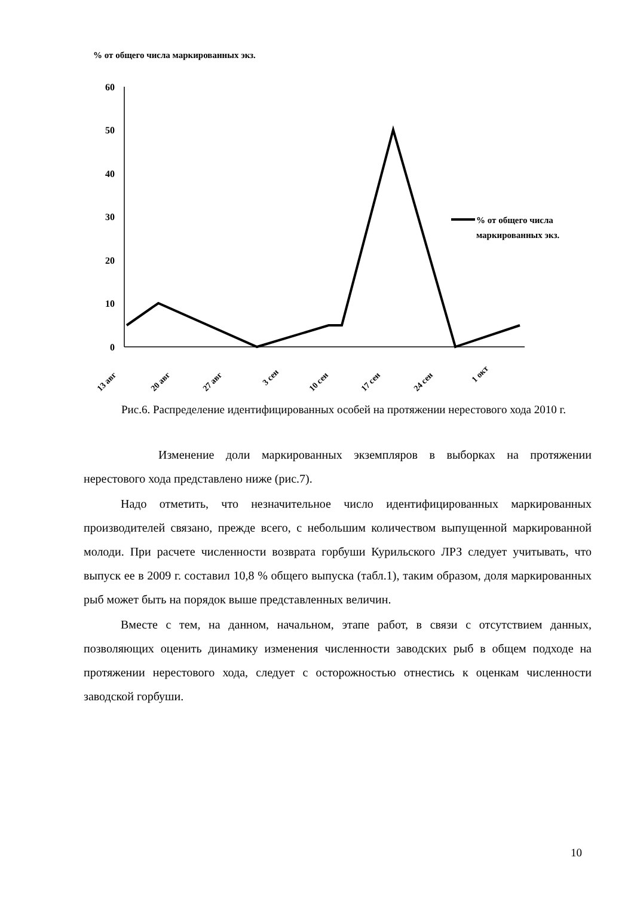% от общего числа маркированных экз.
60
50
40
30
20
10
0
13 авг
20 авг
27 авг
3 сен
10 сен
17 сен
24 сен
1 окт
% от общего числа
маркированных экз.
Рис.6. Распределение идентифицированных особей на протяжении нерестового хода 2010 г.
Изменение доли маркированных экземпляров в выборках на протяжении нерестового хода представлено ниже (рис.7).
Надо отметить, что незначительное число идентифицированных маркированных производителей связано, прежде всего, с небольшим количеством выпущенной маркированной молоди. При расчете численности возврата горбуши Курильского ЛРЗ следует учитывать, что выпуск ее в 2009 г. составил 10,8 % общего выпуска (табл.1), таким образом, доля маркированных рыб может быть на порядок выше представленных величин.
Вместе с тем, на данном, начальном, этапе работ, в связи с отсутствием данных, позволяющих оценить динамику изменения численности заводских рыб в общем подходе на протяжении нерестового хода, следует с осторожностью отнестись к оценкам численности заводской горбуши.
10